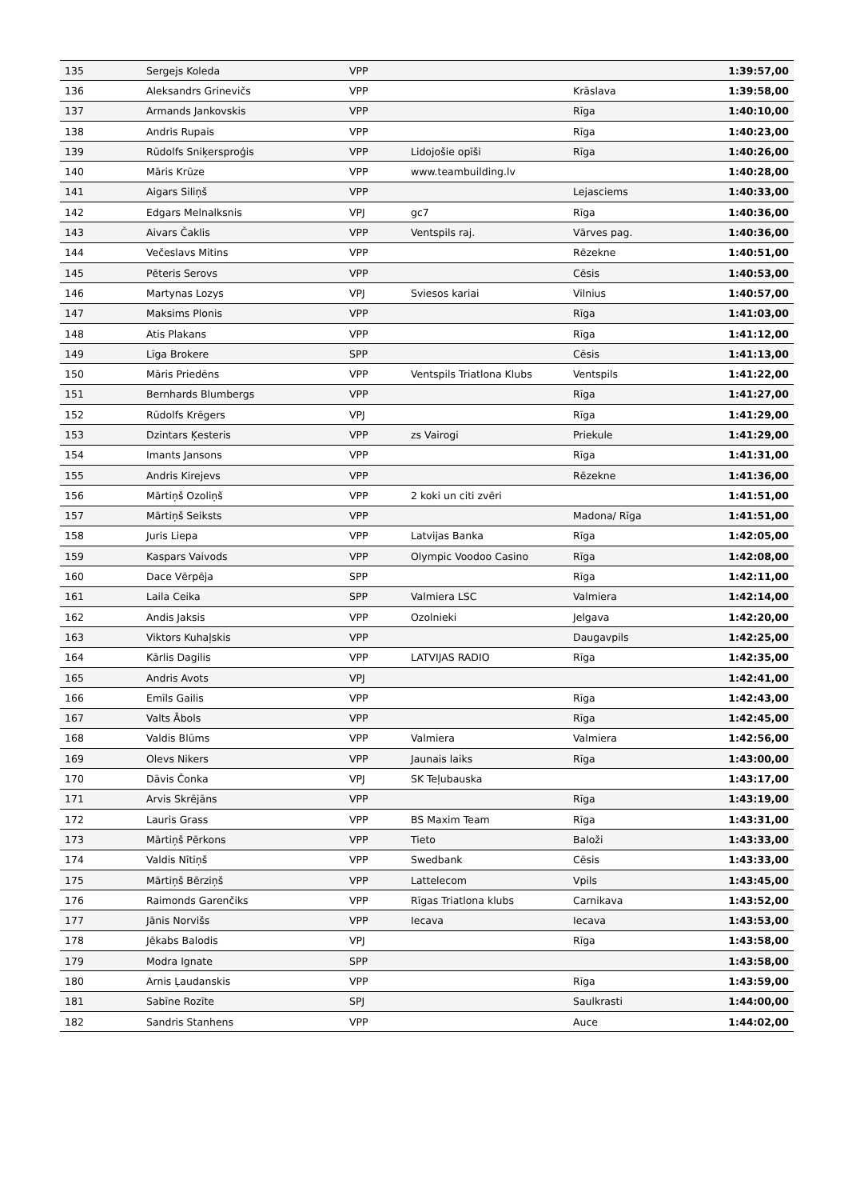| 135 | Sergejs Koleda | VPP | | | 1:39:57,00 |
| 136 | Aleksandrs Grinevičs | VPP | | Krāslava | 1:39:58,00 |
| 137 | Armands Jankovskis | VPP | | Rīga | 1:40:10,00 |
| 138 | Andris Rupais | VPP | | Rīga | 1:40:23,00 |
| 139 | Rūdolfs Sniķersproģis | VPP | Lidojošie opīši | Rīga | 1:40:26,00 |
| 140 | Māris Krūze | VPP | www.teambuilding.lv | | 1:40:28,00 |
| 141 | Aigars Siliņš | VPP | | Lejasciems | 1:40:33,00 |
| 142 | Edgars Melnalksnis | VPJ | gc7 | Rīga | 1:40:36,00 |
| 143 | Aivars Čaklis | VPP | Ventspils raj. | Vārves pag. | 1:40:36,00 |
| 144 | Večeslavs Mitins | VPP | | Rēzekne | 1:40:51,00 |
| 145 | Pēteris Serovs | VPP | | Cēsis | 1:40:53,00 |
| 146 | Martynas Lozys | VPJ | Sviesos kariai | Vilnius | 1:40:57,00 |
| 147 | Maksims Plonis | VPP | | Rīga | 1:41:03,00 |
| 148 | Atis Plakans | VPP | | Rīga | 1:41:12,00 |
| 149 | Līga Brokere | SPP | | Cēsis | 1:41:13,00 |
| 150 | Māris Priedēns | VPP | Ventspils Triatlona Klubs | Ventspils | 1:41:22,00 |
| 151 | Bernhards Blumbergs | VPP | | Rīga | 1:41:27,00 |
| 152 | Rūdolfs Krēgers | VPJ | | Rīga | 1:41:29,00 |
| 153 | Dzintars Ķesteris | VPP | zs Vairogi | Priekule | 1:41:29,00 |
| 154 | Imants Jansons | VPP | | Rīga | 1:41:31,00 |
| 155 | Andris Kirejevs | VPP | | Rēzekne | 1:41:36,00 |
| 156 | Mārtiņš Ozoliņš | VPP | 2 koki un citi zvēri | | 1:41:51,00 |
| 157 | Mārtiņš Seiksts | VPP | | Madona/ Rīga | 1:41:51,00 |
| 158 | Juris Liepa | VPP | Latvijas Banka | Rīga | 1:42:05,00 |
| 159 | Kaspars Vaivods | VPP | Olympic Voodoo Casino | Rīga | 1:42:08,00 |
| 160 | Dace Vērpēja | SPP | | Rīga | 1:42:11,00 |
| 161 | Laila Ceika | SPP | Valmiera LSC | Valmiera | 1:42:14,00 |
| 162 | Andis Jaksis | VPP | Ozolnieki | Jelgava | 1:42:20,00 |
| 163 | Viktors Kuhaļskis | VPP | | Daugavpils | 1:42:25,00 |
| 164 | Kārlis Dagilis | VPP | LATVIJAS RADIO | Rīga | 1:42:35,00 |
| 165 | Andris Avots | VPJ | | | 1:42:41,00 |
| 166 | Emīls Gailis | VPP | | Rīga | 1:42:43,00 |
| 167 | Valts Ābols | VPP | | Rīga | 1:42:45,00 |
| 168 | Valdis Blūms | VPP | Valmiera | Valmiera | 1:42:56,00 |
| 169 | Olevs Nikers | VPP | Jaunais laiks | Rīga | 1:43:00,00 |
| 170 | Dāvis Čonka | VPJ | SK Teļubauska | | 1:43:17,00 |
| 171 | Arvis Skrējāns | VPP | | Rīga | 1:43:19,00 |
| 172 | Lauris Grass | VPP | BS Maxim Team | Rīga | 1:43:31,00 |
| 173 | Mārtiņš Pērkons | VPP | Tieto | Baloži | 1:43:33,00 |
| 174 | Valdis Nītiņš | VPP | Swedbank | Cēsis | 1:43:33,00 |
| 175 | Mārtiņš Bērziņš | VPP | Lattelecom | Vpils | 1:43:45,00 |
| 176 | Raimonds Garenčiks | VPP | Rīgas Triatlona klubs | Carnikava | 1:43:52,00 |
| 177 | Jānis Norvišs | VPP | Iecava | Iecava | 1:43:53,00 |
| 178 | Jēkabs Balodis | VPJ | | Rīga | 1:43:58,00 |
| 179 | Modra Ignate | SPP | | | 1:43:58,00 |
| 180 | Arnis Ļaudanskis | VPP | | Rīga | 1:43:59,00 |
| 181 | Sabīne Rozīte | SPJ | | Saulkrasti | 1:44:00,00 |
| 182 | Sandris Stanhens | VPP | | Auce | 1:44:02,00 |